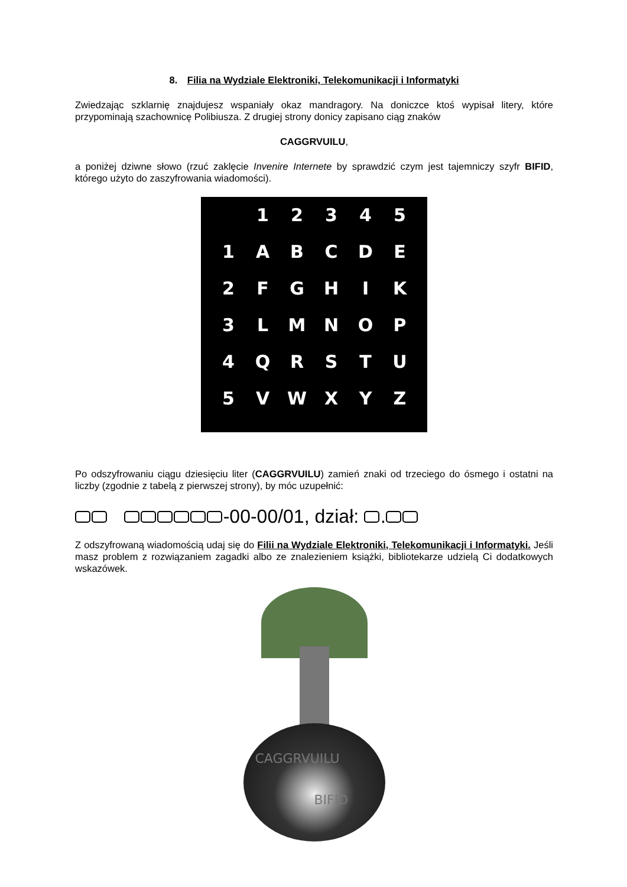8. Filia na Wydziale Elektroniki, Telekomunikacji i Informatyki
Zwiedzając szklarnię znajdujesz wspaniały okaz mandragory. Na doniczce ktoś wypisał litery, które przypominają szachownicę Polibiusza. Z drugiej strony donicy zapisano ciąg znaków
CAGGRVUILU,
a poniżej dziwne słowo (rzuć zaklęcie Invenire Internete by sprawdzić czym jest tajemniczy szyfr BIFID, którego użyto do zaszyfrowania wiadomości).
| | 1 | 2 | 3 | 4 | 5 |
| 1 | A | B | C | D | E |
| 2 | F | G | H | I | K |
| 3 | L | M | N | O | P |
| 4 | Q | R | S | T | U |
| 5 | V | W | X | Y | Z |
Po odszyfrowaniu ciągu dziesięciu liter (CAGGRVUILU) zamień znaki od trzeciego do ósmego i ostatni na liczby (zgodnie z tabelą z pierwszej strony), by móc uzupełnić:
-00-00/01, dział: .
Z odszyfrowaną wiadomością udaj się do Filii na Wydziale Elektroniki, Telekomunikacji i Informatyki. Jeśli masz problem z rozwiązaniem zagadki albo ze znalezieniem książki, bibliotekarze udzielą Ci dodatkowych wskazówek.
CAGGRVUILU
BIFID